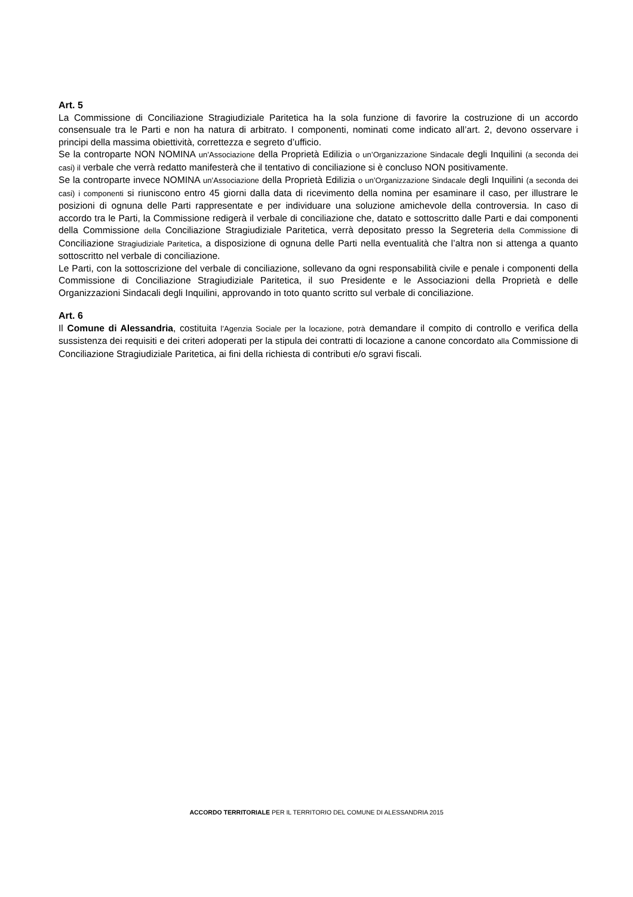Art. 5
La Commissione di Conciliazione Stragiudiziale Paritetica ha la sola funzione di favorire la costruzione di un accordo consensuale tra le Parti e non ha natura di arbitrato. I componenti, nominati come indicato all’art. 2, devono osservare i principi della massima obiettività, correttezza e segreto d’ufficio.
Se la controparte NON NOMINA un’Associazione della Proprietà Edilizia o un’Organizzazione Sindacale degli Inquilini (a seconda dei casi) il verbale che verrà redatto manifesterà che il tentativo di conciliazione si è concluso NON positivamente.
Se la controparte invece NOMINA un’Associazione della Proprietà Edilizia o un’Organizzazione Sindacale degli Inquilini (a seconda dei casi) i componenti si riuniscono entro 45 giorni dalla data di ricevimento della nomina per esaminare il caso, per illustrare le posizioni di ognuna delle Parti rappresentate e per individuare una soluzione amichevole della controversia. In caso di accordo tra le Parti, la Commissione redigerà il verbale di conciliazione che, datato e sottoscritto dalle Parti e dai componenti della Commissione della Conciliazione Stragiudiziale Paritetica, verrà depositato presso la Segreteria della Commissione di Conciliazione Stragiudiziale Paritetica, a disposizione di ognuna delle Parti nella eventualità che l’altra non si attenga a quanto sottoscritto nel verbale di conciliazione.
Le Parti, con la sottoscrizione del verbale di conciliazione, sollevano da ogni responsabilità civile e penale i componenti della Commissione di Conciliazione Stragiudiziale Paritetica, il suo Presidente e le Associazioni della Proprietà e delle Organizzazioni Sindacali degli Inquilini, approvando in toto quanto scritto sul verbale di conciliazione.
Art. 6
Il Comune di Alessandria, costituita l’Agenzia Sociale per la locazione, potrà demandare il compito di controllo e verifica della sussistenza dei requisiti e dei criteri adoperati per la stipula dei contratti di locazione a canone concordato alla Commissione di Conciliazione Stragiudiziale Paritetica, ai fini della richiesta di contributi e/o sgravi fiscali.
ACCORDO TERRITORIALE PER IL TERRITORIO DEL COMUNE DI ALESSANDRIA 2015